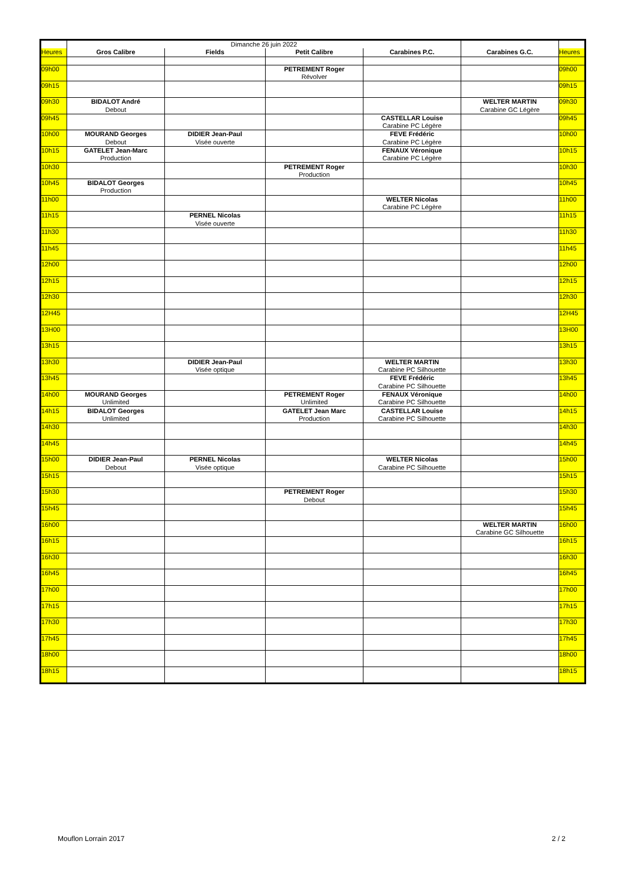| | Dimanche 26 juin 2022 | | | | | |
| Heures | Gros Calibre | Fields | Petit Calibre | Carabines P.C. | Carabines G.C. | Heures |
| 09h00 | | | PETREMENT Roger | | | 09h00 |
| | | | Révolver | | | |
| 09h15 | | | | | | 09h15 |
| 09h30 | BIDALOT André | | | | WELTER MARTIN | 09h30 |
| | Debout | | | | Carabine GC Légère | |
| 09h45 | | | | CASTELLAR Louise | | 09h45 |
| | | | | Carabine PC Légère | | |
| 10h00 | MOURAND Georges | DIDIER Jean-Paul | | FEVE Frédéric | | 10h00 |
| | Debout | Visée ouverte | | Carabine PC Légère | | |
| 10h15 | GATELET Jean-Marc | | | FENAUX Véronique | | 10h15 |
| | Production | | | Carabine PC Légère | | |
| 10h30 | | | PETREMENT Roger | | | 10h30 |
| | | | Production | | | |
| 10h45 | BIDALOT Georges | | | | | 10h45 |
| | Production | | | | | |
| 11h00 | | | | WELTER Nicolas | | 11h00 |
| | | | | Carabine PC Légère | | |
| 11h15 | | PERNEL Nicolas | | | | 11h15 |
| | | Visée ouverte | | | | |
| 11h30 | | | | | | 11h30 |
| 11h45 | | | | | | 11h45 |
| 12h00 | | | | | | 12h00 |
| 12h15 | | | | | | 12h15 |
| 12h30 | | | | | | 12h30 |
| 12H45 | | | | | | 12H45 |
| 13H00 | | | | | | 13H00 |
| 13h15 | | | | | | 13h15 |
| 13h30 | | DIDIER Jean-Paul | | WELTER MARTIN | | 13h30 |
| | | Visée optique | | Carabine PC Silhouette | | |
| 13h45 | | | | FEVE Frédéric | | 13h45 |
| | | | | Carabine PC Silhouette | | |
| 14h00 | MOURAND Georges | | PETREMENT Roger | FENAUX Véronique | | 14h00 |
| | Unlimited | | Unlimited | Carabine PC Silhouette | | |
| 14h15 | BIDALOT Georges | | GATELET Jean Marc | CASTELLAR Louise | | 14h15 |
| | Unlimited | | Production | Carabine PC Silhouette | | |
| 14h30 | | | | | | 14h30 |
| 14h45 | | | | | | 14h45 |
| 15h00 | DIDIER Jean-Paul | PERNEL Nicolas | | WELTER Nicolas | | 15h00 |
| | Debout | Visée optique | | Carabine PC Silhouette | | |
| 15h15 | | | | | | 15h15 |
| 15h30 | | | PETREMENT Roger | | | 15h30 |
| | | | Debout | | | |
| 15h45 | | | | | | 15h45 |
| 16h00 | | | | | WELTER MARTIN | 16h00 |
| | | | | | Carabine GC Silhouette | |
| 16h15 | | | | | | 16h15 |
| 16h30 | | | | | | 16h30 |
| 16h45 | | | | | | 16h45 |
| 17h00 | | | | | | 17h00 |
| 17h15 | | | | | | 17h15 |
| 17h30 | | | | | | 17h30 |
| 17h45 | | | | | | 17h45 |
| 18h00 | | | | | | 18h00 |
| 18h15 | | | | | | 18h15 |
Mouflon Lorrain 2017 2 / 2